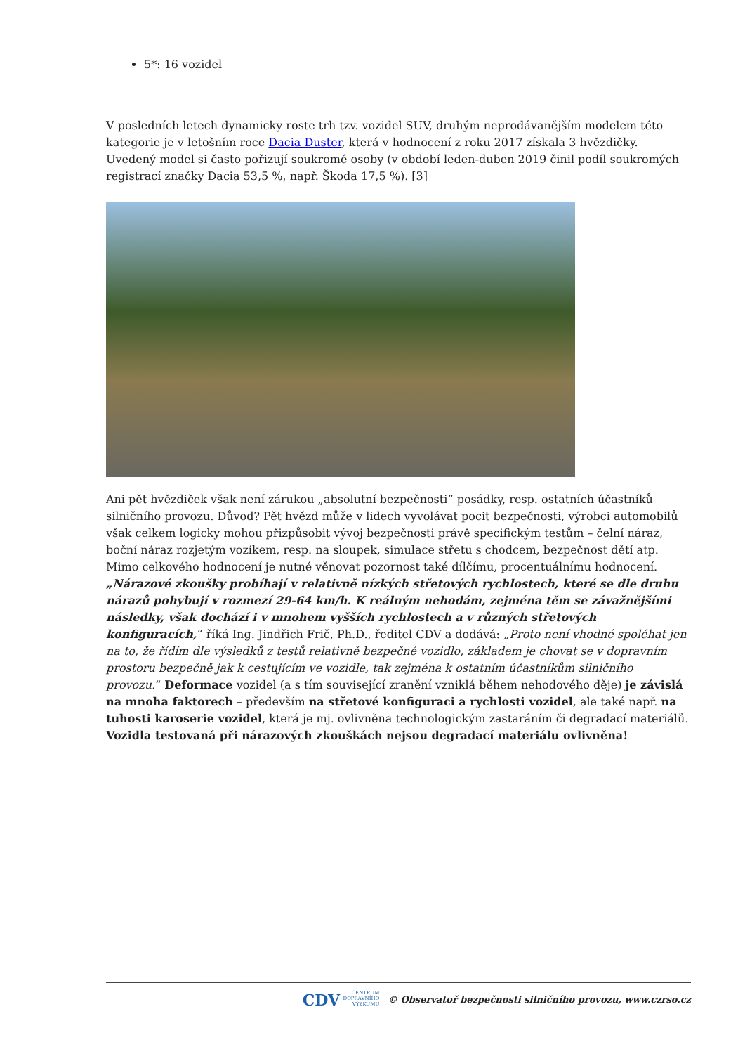5*: 16 vozidel
V posledních letech dynamicky roste trh tzv. vozidel SUV, druhým neprodávanějším modelem této kategorie je v letošním roce Dacia Duster, která v hodnocení z roku 2017 získala 3 hvězdičky. Uvedený model si často pořizují soukromé osoby (v období leden-duben 2019 činil podíl soukromých registrací značky Dacia 53,5 %, např. Škoda 17,5 %). [3]
Ani pět hvězdiček však není zárukou „absolutní bezpečnosti“ posádky, resp. ostatních účastníků silničního provozu. Důvod? Pět hvězd může v lidech vyvolávat pocit bezpečnosti, výrobci automobilů však celkem logicky mohou přizpůsobit vývoj bezpečnosti právě specifickým testům – čelní náraz, boční náraz rozjetým vozíkem, resp. na sloupek, simulace střetu s chodcem, bezpečnost dětí atp. Mimo celkového hodnocení je nutné věnovat pozornost také dílčímu, procentuálnímu hodnocení. „Nárazové zkoušky probíhají v relativně nízkých střetových rychlostech, které se dle druhu nárazů pohybují v rozmezí 29-64 km/h. K reálným nehodám, zejména těm se závažnějšími následky, však dochází i v mnohem vyšších rychlostech a v různých střetových konfiguracích,“ říká Ing. Jindřich Frič, Ph.D., ředitel CDV a dodává: „Proto není vhodné spoléhat jen na to, že řídím dle výsledků z testů relativně bezpečné vozidlo, základem je chovat se v dopravním prostoru bezpečně jak k cestujícím ve vozidle, tak zejména k ostatním účastníkům silničního provozu.“ Deformace vozidel (a s tím související zranění vzniklá během nehodového děje) je závislá na mnoha faktorech – především na střetové konfiguraci a rychlosti vozidel, ale také např. na tuhosti karoserie vozidel, která je mj. ovlivněna technologickým zastaráním či degradací materiálů. Vozidla testovaná při nárazových zkouškách nejsou degradací materiálu ovlivněna!
CDV CENTRUM
DOPRAVNÍHO
VÝZKUMU © Observatoř bezpečnosti silničního provozu, www.czrso.cz